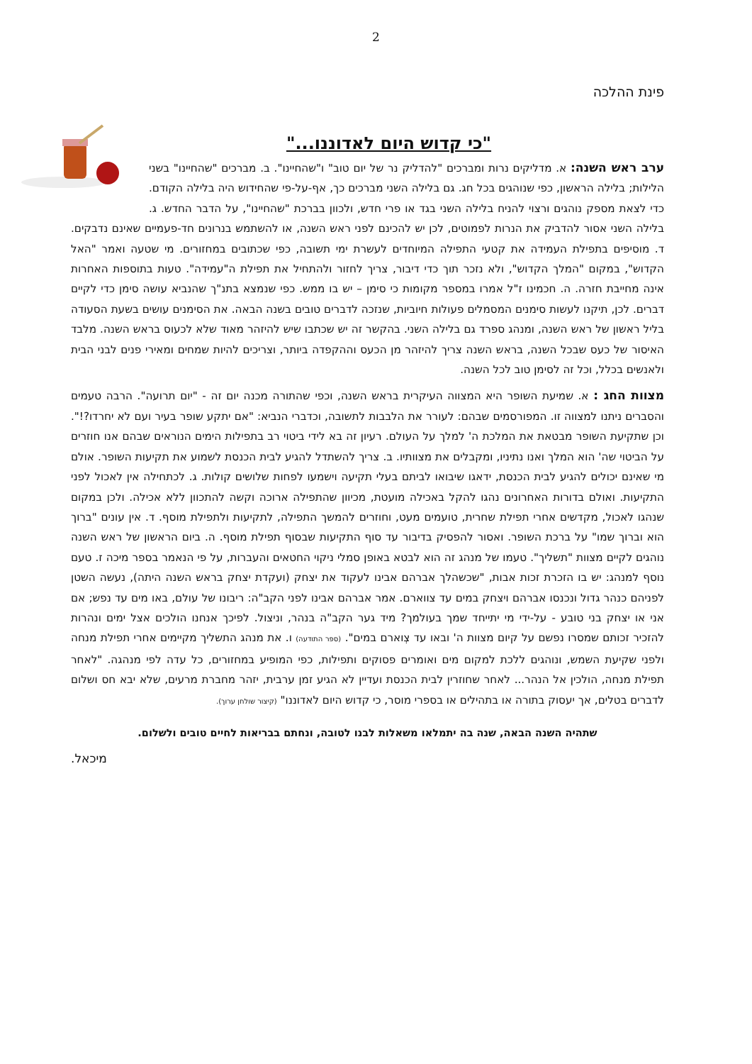2
פינת ההלכה
"כי קדוש היום לאדוננו..."
ערב ראש השנה: א. מדליקים נרות ומברכים "להדליק נר של יום טוב" ו"שהחיינו". ב. מברכים "שהחיינו" בשני הלילות; בלילה הראשון, כפי שנוהגים בכל חג. גם בלילה השני מברכים כך, אף-על-פי שהחידוש היה בלילה הקודם. כדי לצאת מספק נוהגים ורצוי להניח בלילה השני בגד או פרי חדש, ולכוון בברכת "שהחיינו", על הדבר החדש. ג. בלילה השני אסור להדביק את הנרות לפמוטים, לכן יש להכינם לפני ראש השנה, או להשתמש בנרונים חד-פעמיים שאינם נדבקים. ד. מוסיפים בתפילת העמידה את קטעי התפילה המיוחדים לעשרת ימי תשובה, כפי שכתובים במחזורים. מי שטעה ואמר "האל הקדוש", במקום "המלך הקדוש", ולא נזכר תוך כדי דיבור, צריך לחזור ולהתחיל את תפילת ה"עמידה". טעות בתוספות האחרות אינה מחייבת חזרה. ה. חכמינו ז"ל אמרו במספר מקומות כי סימן – יש בו ממש. כפי שנמצא בתנ"ך שהנביא עושה סימן כדי לקיים דברים. לכן, תיקנו לעשות סימנים המסמלים פעולות חיוביות, שנזכה לדברים טובים בשנה הבאה. את הסימנים עושים בשעת הסעודה בליל ראשון של ראש השנה, ומנהג ספרד גם בלילה השני. בהקשר זה יש שכתבו שיש להיזהר מאוד שלא לכעוס בראש השנה. מלבד האיסור של כעס שבכל השנה, בראש השנה צריך להיזהר מן הכעס וההקפדה ביותר, וצריכים להיות שמחים ומאירי פנים לבני הבית ולאנשים בכלל, וכל זה לסימן טוב לכל השנה.
מצוות החג : א. שמיעת השופר היא המצווה העיקרית בראש השנה, וכפי שהתורה מכנה יום זה - "יום תרועה". הרבה טעמים והסברים ניתנו למצווה זו. המפורסמים שבהם: לעורר את הלבבות לתשובה, וכדברי הנביא: "אם יתקע שופר בעיר ועם לא יחרדו?!". וכן שתקיעת השופר מבטאת את המלכת ה' למלך על העולם. רעיון זה בא לידי ביטוי רב בתפילות הימים הנוראים שבהם אנו חוזרים על הביטוי שה' הוא המלך ואנו נתיניו, ומקבלים את מצוותיו. ב. צריך להשתדל להגיע לבית הכנסת לשמוע את תקיעות השופר. אולם מי שאינם יכולים להגיע לבית הכנסת, ידאגו שיבואו לביתם בעלי תקיעה וישמעו לפחות שלושים קולות. ג. לכתחילה אין לאכול לפני התקיעות. ואולם בדורות האחרונים נהגו להקל באכילה מועטת, מכיוון שהתפילה ארוכה וקשה להתכוון ללא אכילה. ולכן במקום שנהגו לאכול, מקדשים אחרי תפילת שחרית, טועמים מעט, וחוזרים להמשך התפילה, לתקיעות ולתפילת מוסף. ד. אין עונים "ברוך הוא וברוך שמו" על ברכת השופר. ואסור להפסיק בדיבור עד סוף התקיעות שבסוף תפילת מוסף. ה. ביום הראשון של ראש השנה נוהגים לקיים מצוות "תשליך". טעמו של מנהג זה הוא לבטא באופן סמלי ניקוי החטאים והעברות, על פי הנאמר בספר מיכה ז. טעם נוסף למנהג: יש בו הזכרת זכות אבות, "שכשהלך אברהם אבינו לעקוד את יצחק (ועקדת יצחק בראש השנה היתה), נעשה השטן לפניהם כנהר גדול ונכנסו אברהם ויצחק במים עד צווארם. אמר אברהם אבינו לפני הקב"ה: ריבונו של עולם, באו מים עד נפש; אם אני או יצחק בני טובע - על-ידי מי יתייחד שמך בעולמך? מיד גער הקב"ה בנהר, וניצול. לפיכך אנחנו הולכים אצל ימים ונהרות להזכיר זכותם שמסרו נפשם על קיום מצוות ה' ובאו עד צְוארם במים". (ספר התודעה) ו. את מנהג התשליך מקיימים אחרי תפילת מנחה ולפני שקיעת השמש, ונוהגים ללכת למקום מים ואומרים פסוקים ותפילות, כפי המופיע במחזורים, כל עדה לפי מנהגה. "לאחר תפילת מנחה, הולכין אל הנהר... לאחר שחוזרין לבית הכנסת ועדיין לא הגיע זמן ערבית, יזהר מחברת מרעים, שלא יבא חס ושלום לדברים בטלים, אך יעסוק בתורה או בתהילים או בספרי מוסר, כי קדוש היום לאדוננו" (קיצור שולחן ערוך).
שתהיה השנה הבאה, שנה בה יתמלאו משאלות לבנו לטובה, ונחתם בבריאות לחיים טובים ולשלום.
מיכאל.